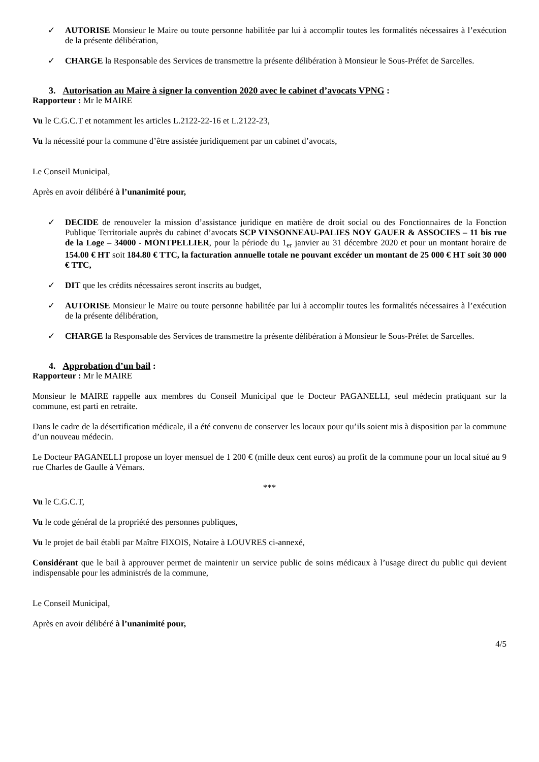✓ AUTORISE Monsieur le Maire ou toute personne habilitée par lui à accomplir toutes les formalités nécessaires à l’exécution de la présente délibération,
✓ CHARGE la Responsable des Services de transmettre la présente délibération à Monsieur le Sous-Préfet de Sarcelles.
3. Autorisation au Maire à signer la convention 2020 avec le cabinet d’avocats VPNG :
Rapporteur : Mr le MAIRE
Vu le C.G.C.T et notamment les articles L.2122-22-16 et L.2122-23,
Vu la nécessité pour la commune d’être assistée juridiquement par un cabinet d’avocats,
Le Conseil Municipal,
Après en avoir délibéré à l’unanimité pour,
✓ DECIDE de renouveler la mission d’assistance juridique en matière de droit social ou des Fonctionnaires de la Fonction Publique Territoriale auprès du cabinet d’avocats SCP VINSONNEAU-PALIES NOY GAUER & ASSOCIES – 11 bis rue de la Loge – 34000 - MONTPELLIER, pour la période du 1<sub>er</sub> janvier au 31 décembre 2020 et pour un montant horaire de 154.00 € HT soit 184.80 € TTC, la facturation annuelle totale ne pouvant excéder un montant de 25 000 € HT soit 30 000 € TTC,
✓ DIT que les crédits nécessaires seront inscrits au budget,
✓ AUTORISE Monsieur le Maire ou toute personne habilitée par lui à accomplir toutes les formalités nécessaires à l’exécution de la présente délibération,
✓ CHARGE la Responsable des Services de transmettre la présente délibération à Monsieur le Sous-Préfet de Sarcelles.
4. Approbation d’un bail :
Rapporteur : Mr le MAIRE
Monsieur le MAIRE rappelle aux membres du Conseil Municipal que le Docteur PAGANELLI, seul médecin pratiquant sur la commune, est parti en retraite.
Dans le cadre de la désertification médicale, il a été convenu de conserver les locaux pour qu’ils soient mis à disposition par la commune d’un nouveau médecin.
Le Docteur PAGANELLI propose un loyer mensuel de 1 200 € (mille deux cent euros) au profit de la commune pour un local situé au 9 rue Charles de Gaulle à Vémars.
***
Vu le C.G.C.T,
Vu le code général de la propriété des personnes publiques,
Vu le projet de bail établi par Maître FIXOIS, Notaire à LOUVRES ci-annexé,
Considérant que le bail à approuver permet de maintenir un service public de soins médicaux à l’usage direct du public qui devient indispensable pour les administrés de la commune,
Le Conseil Municipal,
Après en avoir délibéré à l’unanimité pour,
4/5